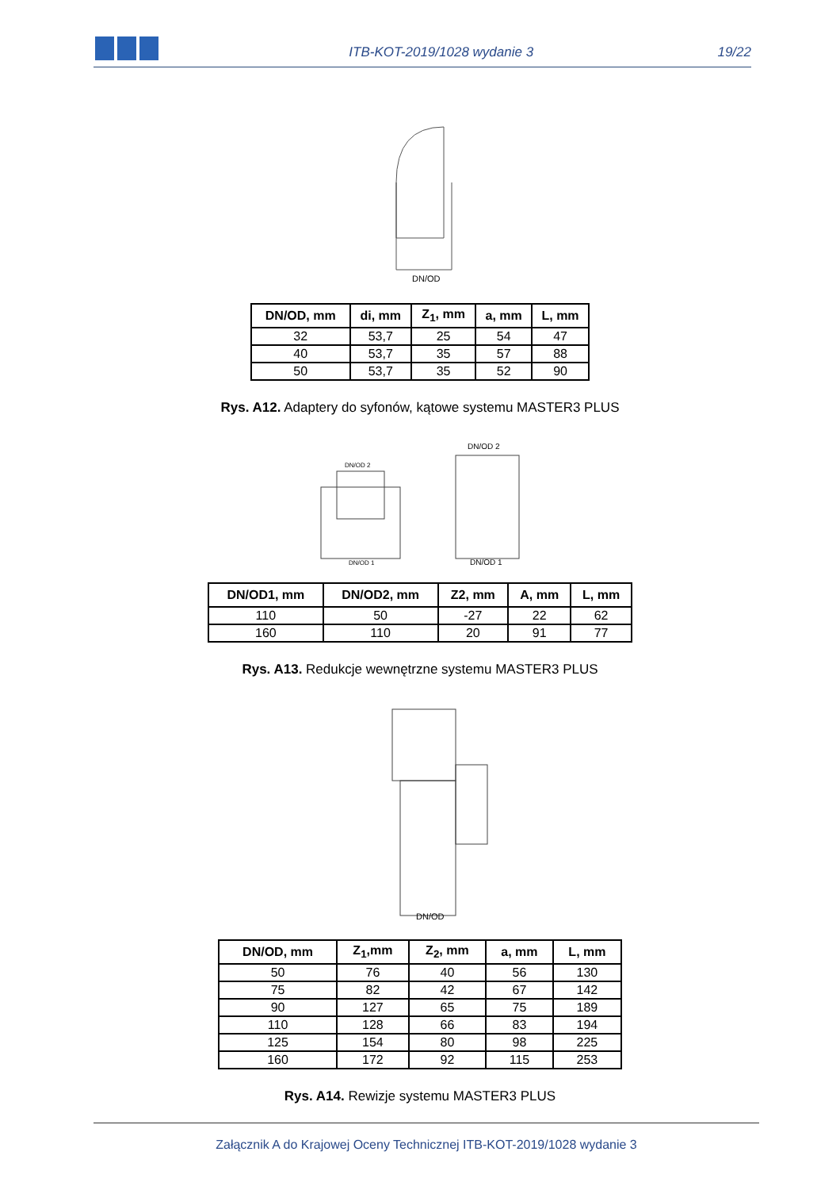ITB-KOT-2019/1028 wydanie 3
19/22
DN/OD
| DN/OD, mm | di, mm | Z<sub>1</sub>, mm | a, mm | L, mm |
| --- | --- | --- | --- | --- |
| 32 | 53,7 | 25 | 54 | 47 |
| 40 | 53,7 | 35 | 57 | 88 |
| 50 | 53,7 | 35 | 52 | 90 |
Rys. A12. Adaptery do syfonów, kątowe systemu MASTER3 PLUS
DN/OD 2
DN/OD 2
DN/OD 1
DN/OD 1
| DN/OD1, mm | DN/OD2, mm | Z2, mm | A, mm | L, mm |
| --- | --- | --- | --- | --- |
| 110 | 50 | -27 | 22 | 62 |
| 160 | 110 | 20 | 91 | 77 |
Rys. A13. Redukcje wewnętrzne systemu MASTER3 PLUS
DN/OD
| DN/OD, mm | Z<sub>1</sub>,mm | Z<sub>2</sub>, mm | a, mm | L, mm |
| --- | --- | --- | --- | --- |
| 50 | 76 | 40 | 56 | 130 |
| 75 | 82 | 42 | 67 | 142 |
| 90 | 127 | 65 | 75 | 189 |
| 110 | 128 | 66 | 83 | 194 |
| 125 | 154 | 80 | 98 | 225 |
| 160 | 172 | 92 | 115 | 253 |
Rys. A14. Rewizje systemu MASTER3 PLUS
Załącznik A do Krajowej Oceny Technicznej ITB-KOT-2019/1028 wydanie 3